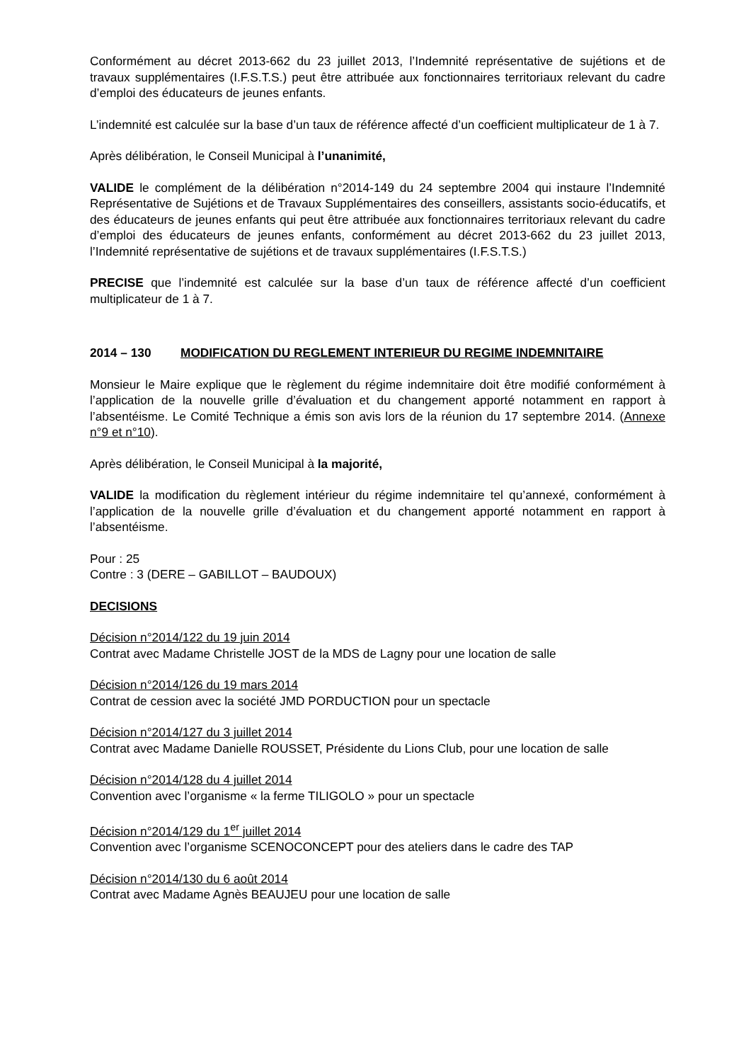Conformément au décret 2013-662 du 23 juillet 2013, l’Indemnité représentative de sujétions et de travaux supplémentaires (I.F.S.T.S.) peut être attribuée aux fonctionnaires territoriaux relevant du cadre d’emploi des éducateurs de jeunes enfants.
L’indemnité est calculée sur la base d’un taux de référence affecté d’un coefficient multiplicateur de 1 à 7.
Après délibération, le Conseil Municipal à l’unanimité,
VALIDE le complément de la délibération n°2014-149 du 24 septembre 2004 qui instaure l’Indemnité Représentative de Sujétions et de Travaux Supplémentaires des conseillers, assistants socio-éducatifs, et des éducateurs de jeunes enfants qui peut être attribuée aux fonctionnaires territoriaux relevant du cadre d’emploi des éducateurs de jeunes enfants, conformément au décret 2013-662 du 23 juillet 2013, l’Indemnité représentative de sujétions et de travaux supplémentaires (I.F.S.T.S.)
PRECISE que l’indemnité est calculée sur la base d’un taux de référence affecté d’un coefficient multiplicateur de 1 à 7.
2014 – 130 MODIFICATION DU REGLEMENT INTERIEUR DU REGIME INDEMNITAIRE
Monsieur le Maire explique que le règlement du régime indemnitaire doit être modifié conformément à l’application de la nouvelle grille d’évaluation et du changement apporté notamment en rapport à l’absentéisme. Le Comité Technique a émis son avis lors de la réunion du 17 septembre 2014. (Annexe n°9 et n°10).
Après délibération, le Conseil Municipal à la majorité,
VALIDE la modification du règlement intérieur du régime indemnitaire tel qu’annexé, conformément à l’application de la nouvelle grille d’évaluation et du changement apporté notamment en rapport à l’absentéisme.
Pour : 25
Contre : 3 (DERE – GABILLOT – BAUDOUX)
DECISIONS
Décision n°2014/122 du 19 juin 2014
Contrat avec Madame Christelle JOST de la MDS de Lagny pour une location de salle
Décision n°2014/126 du 19 mars 2014
Contrat de cession avec la société JMD PORDUCTION pour un spectacle
Décision n°2014/127 du 3 juillet 2014
Contrat avec Madame Danielle ROUSSET, Présidente du Lions Club, pour une location de salle
Décision n°2014/128 du 4 juillet 2014
Convention avec l’organisme « la ferme TILIGOLO » pour un spectacle
Décision n°2014/129 du 1<sup>er</sup> juillet 2014
Convention avec l’organisme SCENOCONCEPT pour des ateliers dans le cadre des TAP
Décision n°2014/130 du 6 août 2014
Contrat avec Madame Agnès BEAUJEU pour une location de salle